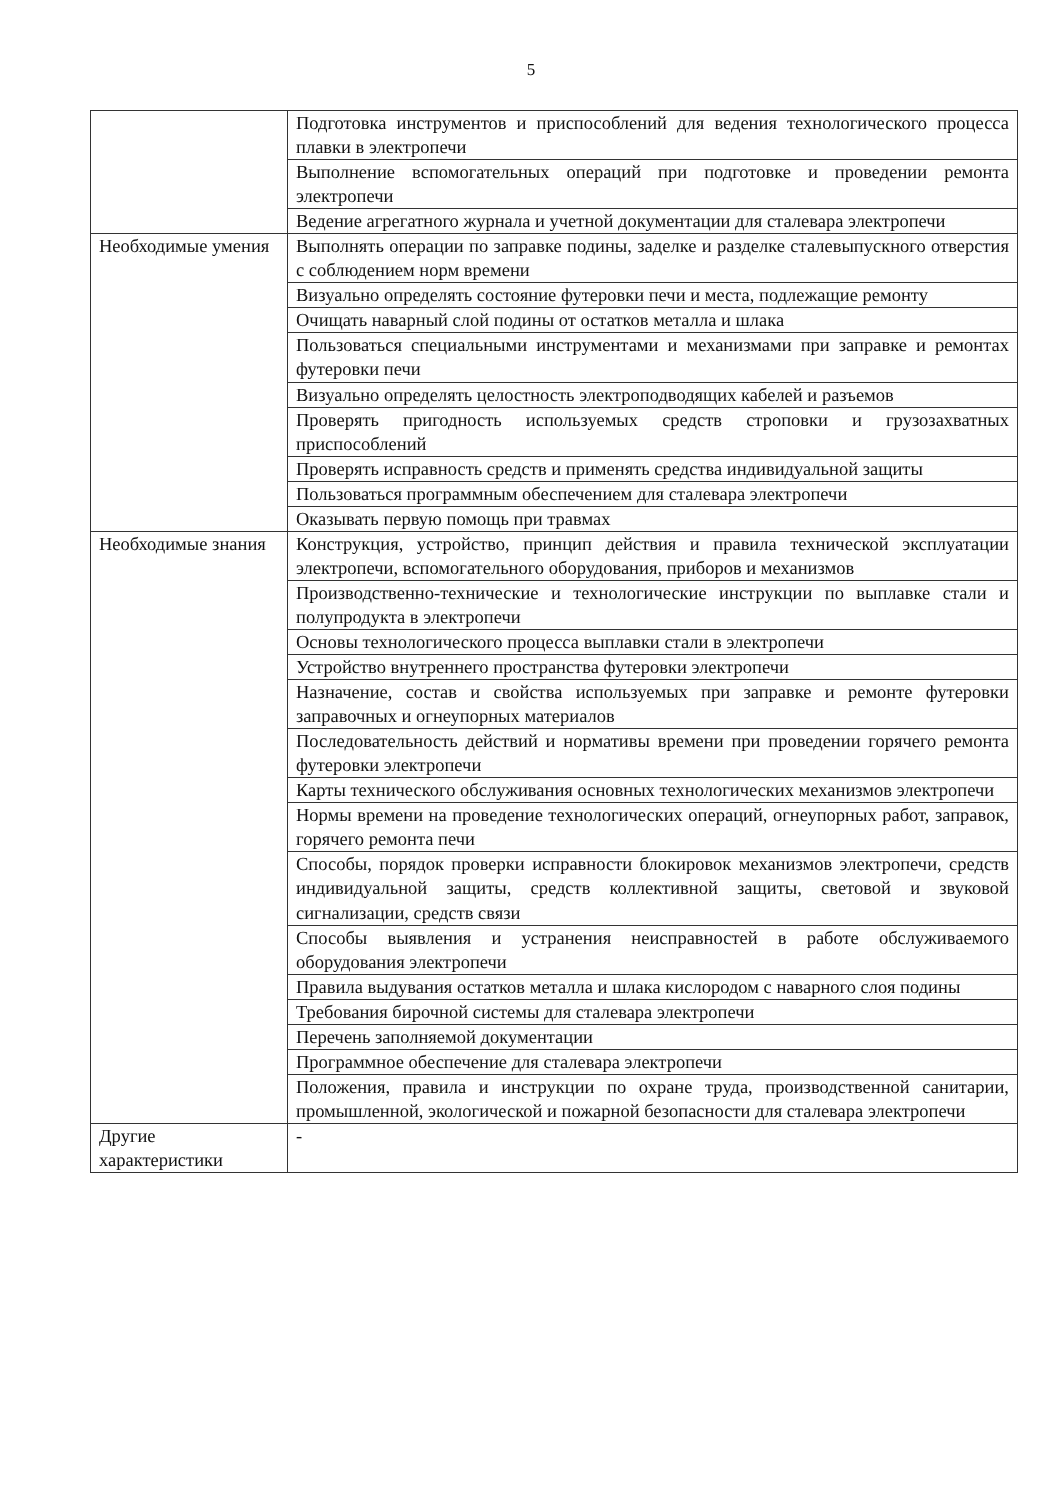5
| | Подготовка инструментов и приспособлений для ведения технологического процесса плавки в электропечи |
| | Выполнение вспомогательных операций при подготовке и проведении ремонта электропечи |
| | Ведение агрегатного журнала и учетной документации для сталевара электропечи |
| Необходимые умения | Выполнять операции по заправке подины, заделке и разделке сталевыпускного отверстия с соблюдением норм времени |
| | Визуально определять состояние футеровки печи и места, подлежащие ремонту |
| | Очищать наварный слой подины от остатков металла и шлака |
| | Пользоваться специальными инструментами и механизмами при заправке и ремонтах футеровки печи |
| | Визуально определять целостность электроподводящих кабелей и разъемов |
| | Проверять пригодность используемых средств строповки и грузозахватных приспособлений |
| | Проверять исправность средств и применять средства индивидуальной защиты |
| | Пользоваться программным обеспечением для сталевара электропечи |
| | Оказывать первую помощь при травмах |
| Необходимые знания | Конструкция, устройство, принцип действия и правила технической эксплуатации электропечи, вспомогательного оборудования, приборов и механизмов |
| | Производственно-технические и технологические инструкции по выплавке стали и полупродукта в электропечи |
| | Основы технологического процесса выплавки стали в электропечи |
| | Устройство внутреннего пространства футеровки электропечи |
| | Назначение, состав и свойства используемых при заправке и ремонте футеровки заправочных и огнеупорных материалов |
| | Последовательность действий и нормативы времени при проведении горячего ремонта футеровки электропечи |
| | Карты технического обслуживания основных технологических механизмов электропечи |
| | Нормы времени на проведение технологических операций, огнеупорных работ, заправок, горячего ремонта печи |
| | Способы, порядок проверки исправности блокировок механизмов электропечи, средств индивидуальной защиты, средств коллективной защиты, световой и звуковой сигнализации, средств связи |
| | Способы выявления и устранения неисправностей в работе обслуживаемого оборудования электропечи |
| | Правила выдувания остатков металла и шлака кислородом с наварного слоя подины |
| | Требования бирочной системы для сталевара электропечи |
| | Перечень заполняемой документации |
| | Программное обеспечение для сталевара электропечи |
| | Положения, правила и инструкции по охране труда, производственной санитарии, промышленной, экологической и пожарной безопасности для сталевара электропечи |
| Другие характеристики | - |